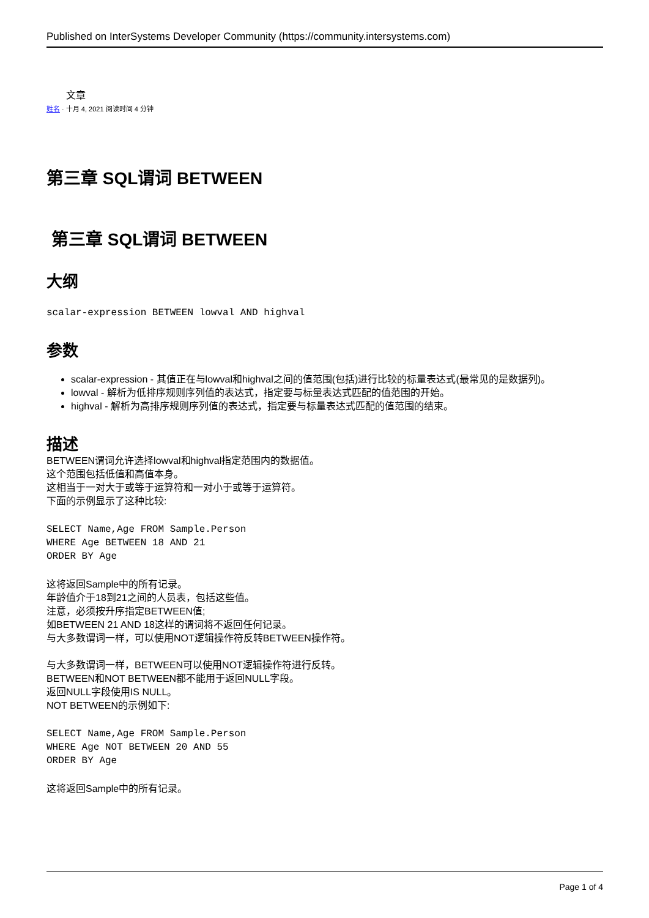Published on InterSystems Developer Community (https://community.intersystems.com)
文章
姓名 · 十月 4, 2021 阅读时间 4 分钟
第三章 SQL谓词 BETWEEN
第三章 SQL谓词 BETWEEN
大纲
scalar-expression BETWEEN lowval AND highval
参数
scalar-expression - 其值正在与lowval和highval之间的值范围(包括)进行比较的标量表达式(最常见的是数据列)。
lowval - 解析为低排序规则序列值的表达式，指定要与标量表达式匹配的值范围的开始。
highval - 解析为高排序规则序列值的表达式，指定要与标量表达式匹配的值范围的结束。
描述
BETWEEN谓词允许选择lowval和highval指定范围内的数据值。
这个范围包括低值和高值本身。
这相当于一对大于或等于运算符和一对小于或等于运算符。
下面的示例显示了这种比较:
SELECT Name,Age FROM Sample.Person
WHERE Age BETWEEN 18 AND 21
ORDER BY Age
这将返回Sample中的所有记录。
年龄值介于18到21之间的人员表，包括这些值。
注意，必须按升序指定BETWEEN值;
如BETWEEN 21 AND 18这样的谓词将不返回任何记录。
与大多数谓词一样，可以使用NOT逻辑操作符反转BETWEEN操作符。
与大多数谓词一样，BETWEEN可以使用NOT逻辑操作符进行反转。
BETWEEN和NOT BETWEEN都不能用于返回NULL字段。
返回NULL字段使用IS NULL。
NOT BETWEEN的示例如下:
SELECT Name,Age FROM Sample.Person
WHERE Age NOT BETWEEN 20 AND 55
ORDER BY Age
这将返回Sample中的所有记录。
Page 1 of 4